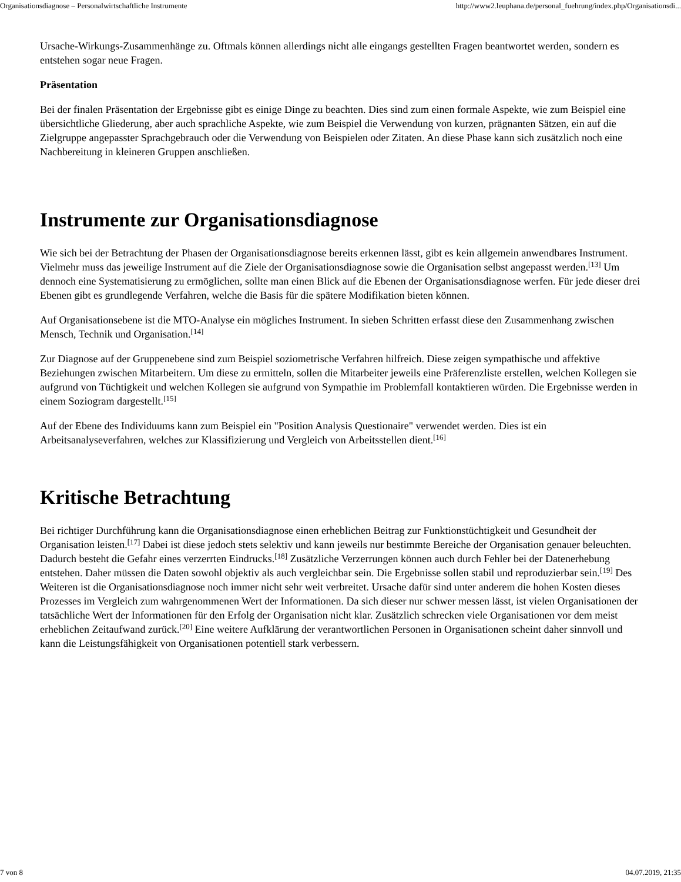Organisationsdiagnose – Personalwirtschaftliche Instrumente http://www2.leuphana.de/personal_fuehrung/index.php/Organisationsdi...
Ursache-Wirkungs-Zusammenhänge zu. Oftmals können allerdings nicht alle eingangs gestellten Fragen beantwortet werden, sondern es entstehen sogar neue Fragen.
Präsentation
Bei der finalen Präsentation der Ergebnisse gibt es einige Dinge zu beachten. Dies sind zum einen formale Aspekte, wie zum Beispiel eine übersichtliche Gliederung, aber auch sprachliche Aspekte, wie zum Beispiel die Verwendung von kurzen, prägnanten Sätzen, ein auf die Zielgruppe angepasster Sprachgebrauch oder die Verwendung von Beispielen oder Zitaten. An diese Phase kann sich zusätzlich noch eine Nachbereitung in kleineren Gruppen anschließen.
Instrumente zur Organisationsdiagnose
Wie sich bei der Betrachtung der Phasen der Organisationsdiagnose bereits erkennen lässt, gibt es kein allgemein anwendbares Instrument. Vielmehr muss das jeweilige Instrument auf die Ziele der Organisationsdiagnose sowie die Organisation selbst angepasst werden.<sup>[13]</sup> Um dennoch eine Systematisierung zu ermöglichen, sollte man einen Blick auf die Ebenen der Organisationsdiagnose werfen. Für jede dieser drei Ebenen gibt es grundlegende Verfahren, welche die Basis für die spätere Modifikation bieten können.
Auf Organisationsebene ist die MTO-Analyse ein mögliches Instrument. In sieben Schritten erfasst diese den Zusammenhang zwischen Mensch, Technik und Organisation.<sup>[14]</sup>
Zur Diagnose auf der Gruppenebene sind zum Beispiel soziometrische Verfahren hilfreich. Diese zeigen sympathische und affektive Beziehungen zwischen Mitarbeitern. Um diese zu ermitteln, sollen die Mitarbeiter jeweils eine Präferenzliste erstellen, welchen Kollegen sie aufgrund von Tüchtigkeit und welchen Kollegen sie aufgrund von Sympathie im Problemfall kontaktieren würden. Die Ergebnisse werden in einem Soziogram dargestellt.<sup>[15]</sup>
Auf der Ebene des Individuums kann zum Beispiel ein "Position Analysis Questionaire" verwendet werden. Dies ist ein Arbeitsanalyseverfahren, welches zur Klassifizierung und Vergleich von Arbeitsstellen dient.<sup>[16]</sup>
Kritische Betrachtung
Bei richtiger Durchführung kann die Organisationsdiagnose einen erheblichen Beitrag zur Funktionstüchtigkeit und Gesundheit der Organisation leisten.<sup>[17]</sup> Dabei ist diese jedoch stets selektiv und kann jeweils nur bestimmte Bereiche der Organisation genauer beleuchten. Dadurch besteht die Gefahr eines verzerrten Eindrucks.<sup>[18]</sup> Zusätzliche Verzerrungen können auch durch Fehler bei der Datenerhebung entstehen. Daher müssen die Daten sowohl objektiv als auch vergleichbar sein. Die Ergebnisse sollen stabil und reproduzierbar sein.<sup>[19]</sup> Des Weiteren ist die Organisationsdiagnose noch immer nicht sehr weit verbreitet. Ursache dafür sind unter anderem die hohen Kosten dieses Prozesses im Vergleich zum wahrgenommenen Wert der Informationen. Da sich dieser nur schwer messen lässt, ist vielen Organisationen der tatsächliche Wert der Informationen für den Erfolg der Organisation nicht klar. Zusätzlich schrecken viele Organisationen vor dem meist erheblichen Zeitaufwand zurück.<sup>[20]</sup> Eine weitere Aufklärung der verantwortlichen Personen in Organisationen scheint daher sinnvoll und kann die Leistungsfähigkeit von Organisationen potentiell stark verbessern.
7 von 8 04.07.2019, 21:35